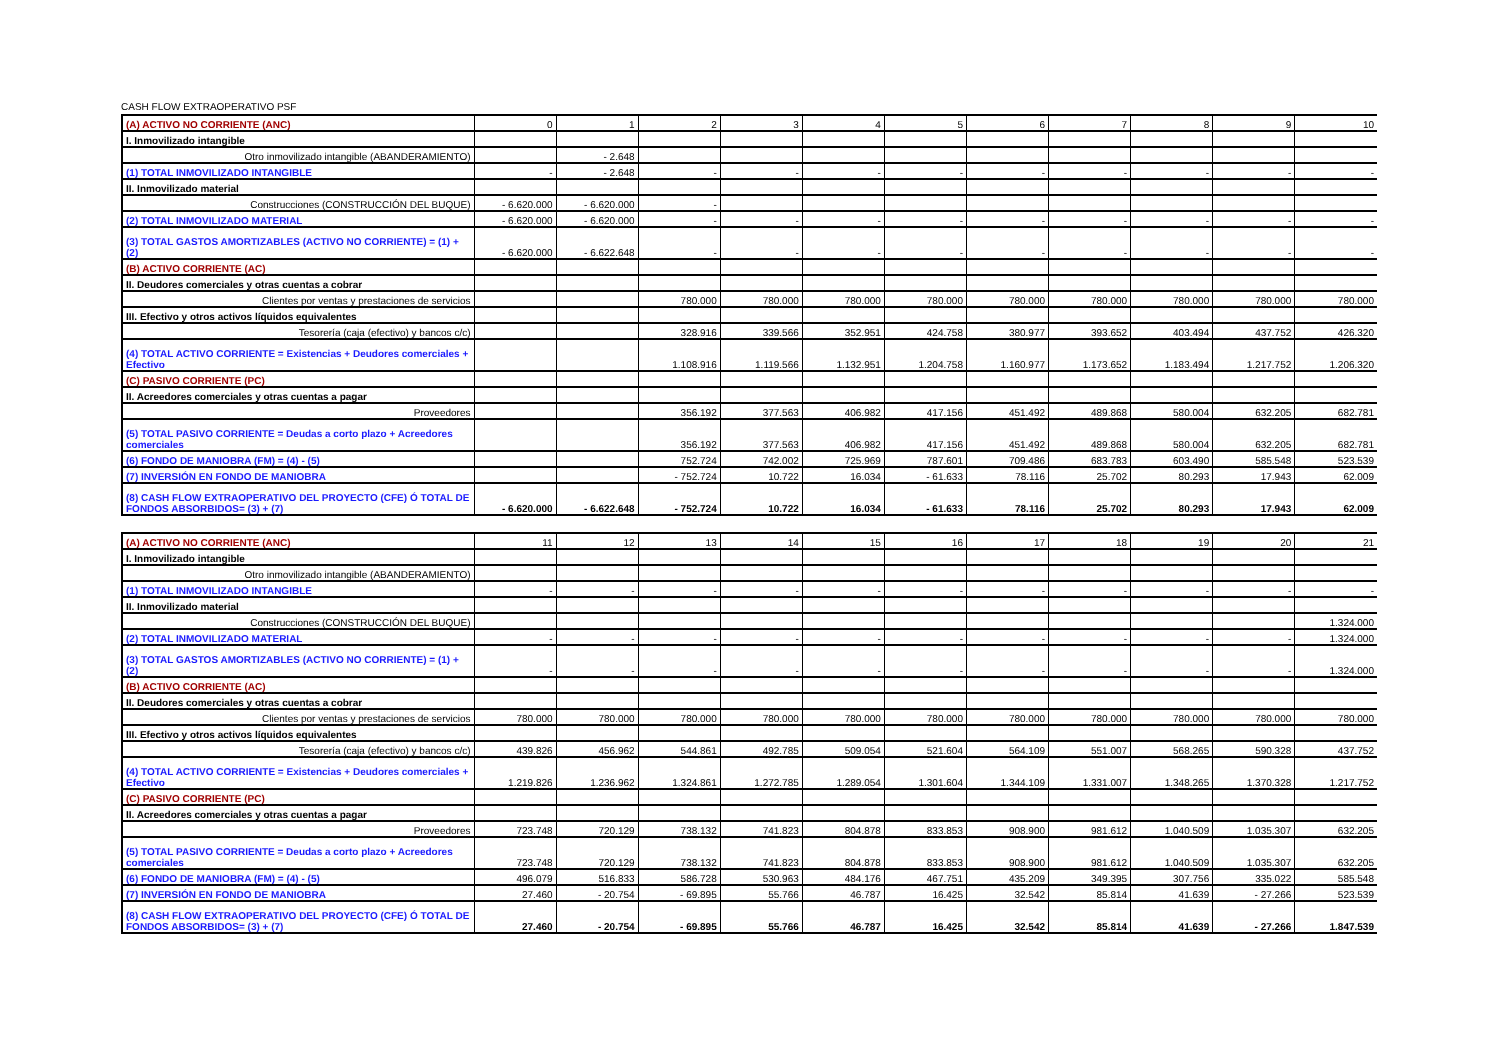CASH FLOW EXTRAOPERATIVO PSF
| (A) ACTIVO NO CORRIENTE (ANC) | 0 | 1 | 2 | 3 | 4 | 5 | 6 | 7 | 8 | 9 | 10 |
| I. Inmovilizado intangible | | | | | | | | | | | |
| Otro inmovilizado intangible (ABANDERAMIENTO) | | - 2.648 | | | | | | | | | |
| (1) TOTAL INMOVILIZADO INTANGIBLE | - | - 2.648 | - | - | - | - | - | - | - | - | - |
| II. Inmovilizado material | | | | | | | | | | | |
| Construcciones (CONSTRUCCIÓN DEL BUQUE) | - 6.620.000 | - 6.620.000 | - | | | | | | | | |
| (2) TOTAL INMOVILIZADO MATERIAL | - 6.620.000 | - 6.620.000 | - | - | - | - | - | - | - | - | - |
| (3) TOTAL GASTOS AMORTIZABLES (ACTIVO NO CORRIENTE) = (1) + (2) | - 6.620.000 | - 6.622.648 | - | - | - | - | - | - | - | - | - |
| (B) ACTIVO CORRIENTE (AC) | | | | | | | | | | | |
| II. Deudores comerciales y otras cuentas a cobrar | | | | | | | | | | | |
| Clientes por ventas y prestaciones de servicios | | | 780.000 | 780.000 | 780.000 | 780.000 | 780.000 | 780.000 | 780.000 | 780.000 | 780.000 |
| III. Efectivo y otros activos líquidos equivalentes | | | | | | | | | | | |
| Tesorería (caja (efectivo) y bancos c/c) | | | 328.916 | 339.566 | 352.951 | 424.758 | 380.977 | 393.652 | 403.494 | 437.752 | 426.320 |
| (4) TOTAL ACTIVO CORRIENTE = Existencias + Deudores comerciales + Efectivo | | | 1.108.916 | 1.119.566 | 1.132.951 | 1.204.758 | 1.160.977 | 1.173.652 | 1.183.494 | 1.217.752 | 1.206.320 |
| (C) PASIVO CORRIENTE (PC) | | | | | | | | | | | |
| II. Acreedores comerciales y otras cuentas a pagar | | | | | | | | | | | |
| Proveedores | | | 356.192 | 377.563 | 406.982 | 417.156 | 451.492 | 489.868 | 580.004 | 632.205 | 682.781 |
| (5) TOTAL PASIVO CORRIENTE = Deudas a corto plazo + Acreedores comerciales | | | 356.192 | 377.563 | 406.982 | 417.156 | 451.492 | 489.868 | 580.004 | 632.205 | 682.781 |
| (6) FONDO DE MANIOBRA (FM) = (4) - (5) | | | 752.724 | 742.002 | 725.969 | 787.601 | 709.486 | 683.783 | 603.490 | 585.548 | 523.539 |
| (7) INVERSIÓN EN FONDO DE MANIOBRA | | | - 752.724 | 10.722 | 16.034 | - 61.633 | 78.116 | 25.702 | 80.293 | 17.943 | 62.009 |
| (8) CASH FLOW EXTRAOPERATIVO DEL PROYECTO (CFE) Ó TOTAL DE FONDOS ABSORBIDOS= (3) + (7) | - 6.620.000 | - 6.622.648 | - 752.724 | 10.722 | 16.034 | - 61.633 | 78.116 | 25.702 | 80.293 | 17.943 | 62.009 |
| (A) ACTIVO NO CORRIENTE (ANC) | 11 | 12 | 13 | 14 | 15 | 16 | 17 | 18 | 19 | 20 | 21 |
| I. Inmovilizado intangible | | | | | | | | | | | |
| Otro inmovilizado intangible (ABANDERAMIENTO) | | | | | | | | | | | |
| (1) TOTAL INMOVILIZADO INTANGIBLE | - | - | - | - | - | - | - | - | - | - | - |
| II. Inmovilizado material | | | | | | | | | | | |
| Construcciones (CONSTRUCCIÓN DEL BUQUE) | | | | | | | | | | | 1.324.000 |
| (2) TOTAL INMOVILIZADO MATERIAL | - | - | - | - | - | - | - | - | - | - | 1.324.000 |
| (3) TOTAL GASTOS AMORTIZABLES (ACTIVO NO CORRIENTE) = (1) + (2) | - | - | - | - | - | - | - | - | - | - | 1.324.000 |
| (B) ACTIVO CORRIENTE (AC) | | | | | | | | | | | |
| II. Deudores comerciales y otras cuentas a cobrar | | | | | | | | | | | |
| Clientes por ventas y prestaciones de servicios | 780.000 | 780.000 | 780.000 | 780.000 | 780.000 | 780.000 | 780.000 | 780.000 | 780.000 | 780.000 | 780.000 |
| III. Efectivo y otros activos líquidos equivalentes | | | | | | | | | | | |
| Tesorería (caja (efectivo) y bancos c/c) | 439.826 | 456.962 | 544.861 | 492.785 | 509.054 | 521.604 | 564.109 | 551.007 | 568.265 | 590.328 | 437.752 |
| (4) TOTAL ACTIVO CORRIENTE = Existencias + Deudores comerciales + Efectivo | 1.219.826 | 1.236.962 | 1.324.861 | 1.272.785 | 1.289.054 | 1.301.604 | 1.344.109 | 1.331.007 | 1.348.265 | 1.370.328 | 1.217.752 |
| (C) PASIVO CORRIENTE (PC) | | | | | | | | | | | |
| II. Acreedores comerciales y otras cuentas a pagar | | | | | | | | | | | |
| Proveedores | 723.748 | 720.129 | 738.132 | 741.823 | 804.878 | 833.853 | 908.900 | 981.612 | 1.040.509 | 1.035.307 | 632.205 |
| (5) TOTAL PASIVO CORRIENTE = Deudas a corto plazo + Acreedores comerciales | 723.748 | 720.129 | 738.132 | 741.823 | 804.878 | 833.853 | 908.900 | 981.612 | 1.040.509 | 1.035.307 | 632.205 |
| (6) FONDO DE MANIOBRA (FM) = (4) - (5) | 496.079 | 516.833 | 586.728 | 530.963 | 484.176 | 467.751 | 435.209 | 349.395 | 307.756 | 335.022 | 585.548 |
| (7) INVERSIÓN EN FONDO DE MANIOBRA | 27.460 | - 20.754 | - 69.895 | 55.766 | 46.787 | 16.425 | 32.542 | 85.814 | 41.639 | - 27.266 | 523.539 |
| (8) CASH FLOW EXTRAOPERATIVO DEL PROYECTO (CFE) Ó TOTAL DE FONDOS ABSORBIDOS= (3) + (7) | 27.460 | - 20.754 | - 69.895 | 55.766 | 46.787 | 16.425 | 32.542 | 85.814 | 41.639 | - 27.266 | 1.847.539 |